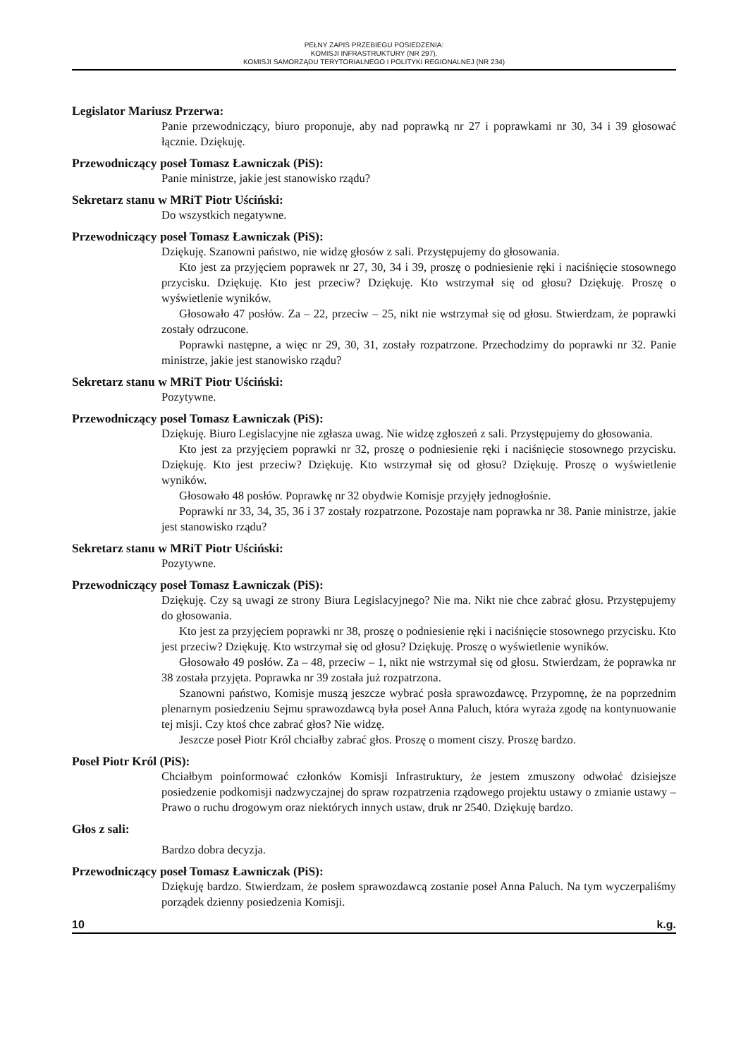PEŁNY ZAPIS PRZEBIEGU POSIEDZENIA:
KOMISJI INFRASTRUKTURY (NR 297),
KOMISJI SAMORZĄDU TERYTORIALNEGO I POLITYKI REGIONALNEJ (NR 234)
Legislator Mariusz Przerwa:
Panie przewodniczący, biuro proponuje, aby nad poprawką nr 27 i poprawkami nr 30, 34 i 39 głosować łącznie. Dziękuję.
Przewodniczący poseł Tomasz Ławniczak (PiS):
Panie ministrze, jakie jest stanowisko rządu?
Sekretarz stanu w MRiT Piotr Uściński:
Do wszystkich negatywne.
Przewodniczący poseł Tomasz Ławniczak (PiS):
Dziękuję. Szanowni państwo, nie widzę głosów z sali. Przystępujemy do głosowania.
Kto jest za przyjęciem poprawek nr 27, 30, 34 i 39, proszę o podniesienie ręki i naciśnięcie stosownego przycisku. Dziękuję. Kto jest przeciw? Dziękuję. Kto wstrzymał się od głosu? Dziękuję. Proszę o wyświetlenie wyników.
Głosowało 47 posłów. Za – 22, przeciw – 25, nikt nie wstrzymał się od głosu. Stwierdzam, że poprawki zostały odrzucone.
Poprawki następne, a więc nr 29, 30, 31, zostały rozpatrzone. Przechodzimy do poprawki nr 32. Panie ministrze, jakie jest stanowisko rządu?
Sekretarz stanu w MRiT Piotr Uściński:
Pozytywne.
Przewodniczący poseł Tomasz Ławniczak (PiS):
Dziękuję. Biuro Legislacyjne nie zgłasza uwag. Nie widzę zgłoszeń z sali. Przystępujemy do głosowania.
Kto jest za przyjęciem poprawki nr 32, proszę o podniesienie ręki i naciśnięcie stosownego przycisku. Dziękuję. Kto jest przeciw? Dziękuję. Kto wstrzymał się od głosu? Dziękuję. Proszę o wyświetlenie wyników.
Głosowało 48 posłów. Poprawkę nr 32 obydwie Komisje przyjęły jednogłośnie.
Poprawki nr 33, 34, 35, 36 i 37 zostały rozpatrzone. Pozostaje nam poprawka nr 38. Panie ministrze, jakie jest stanowisko rządu?
Sekretarz stanu w MRiT Piotr Uściński:
Pozytywne.
Przewodniczący poseł Tomasz Ławniczak (PiS):
Dziękuję. Czy są uwagi ze strony Biura Legislacyjnego? Nie ma. Nikt nie chce zabrać głosu. Przystępujemy do głosowania.
Kto jest za przyjęciem poprawki nr 38, proszę o podniesienie ręki i naciśnięcie stosownego przycisku. Kto jest przeciw? Dziękuję. Kto wstrzymał się od głosu? Dziękuję. Proszę o wyświetlenie wyników.
Głosowało 49 posłów. Za – 48, przeciw – 1, nikt nie wstrzymał się od głosu. Stwierdzam, że poprawka nr 38 została przyjęta. Poprawka nr 39 została już rozpatrzona.
Szanowni państwo, Komisje muszą jeszcze wybrać posła sprawozdawcę. Przypomnę, że na poprzednim plenarnym posiedzeniu Sejmu sprawozdawcą była poseł Anna Paluch, która wyraża zgodę na kontynuowanie tej misji. Czy ktoś chce zabrać głos? Nie widzę.
Jeszcze poseł Piotr Król chciałby zabrać głos. Proszę o moment ciszy. Proszę bardzo.
Poseł Piotr Król (PiS):
Chciałbym poinformować członków Komisji Infrastruktury, że jestem zmuszony odwołać dzisiejsze posiedzenie podkomisji nadzwyczajnej do spraw rozpatrzenia rządowego projektu ustawy o zmianie ustawy – Prawo o ruchu drogowym oraz niektórych innych ustaw, druk nr 2540. Dziękuję bardzo.
Głos z sali:
Bardzo dobra decyzja.
Przewodniczący poseł Tomasz Ławniczak (PiS):
Dziękuję bardzo. Stwierdzam, że posłem sprawozdawcą zostanie poseł Anna Paluch. Na tym wyczerpaliśmy porządek dzienny posiedzenia Komisji.
10 k.g.